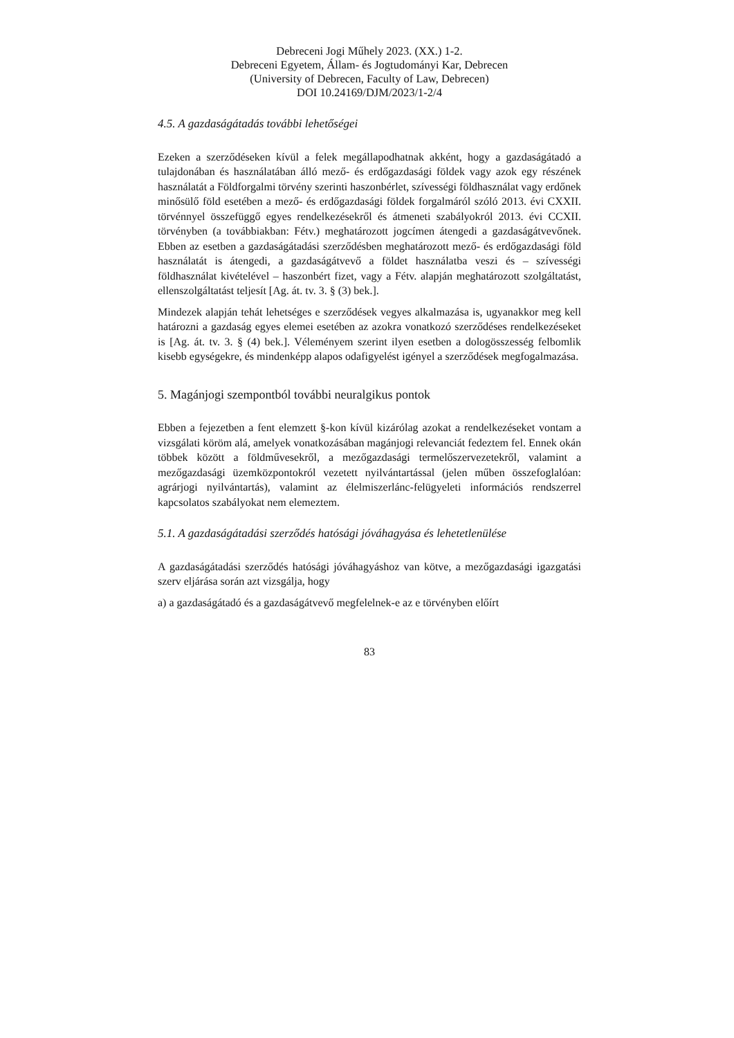Debreceni Jogi Műhely 2023. (XX.) 1-2.
Debreceni Egyetem, Állam- és Jogtudományi Kar, Debrecen
(University of Debrecen, Faculty of Law, Debrecen)
DOI 10.24169/DJM/2023/1-2/4
4.5. A gazdaságátadás további lehetőségei
Ezeken a szerződéseken kívül a felek megállapodhatnak akként, hogy a gazdaságátadó a tulajdonában és használatában álló mező- és erdőgazdasági földek vagy azok egy részének használatát a Földforgalmi törvény szerinti haszonbérlet, szívességi földhasználat vagy erdőnek minősülő föld esetében a mező- és erdőgazdasági földek forgalmáról szóló 2013. évi CXXII. törvénnyel összefüggő egyes rendelkezésekről és átmeneti szabályokról 2013. évi CCXII. törvényben (a továbbiakban: Fétv.) meghatározott jogcímen átengedi a gazdaságátvevőnek. Ebben az esetben a gazdaságátadási szerződésben meghatározott mező- és erdőgazdasági föld használatát is átengedi, a gazdaságátvevő a földet használatba veszi és – szívességi földhasználat kivételével – haszonbért fizet, vagy a Fétv. alapján meghatározott szolgáltatást, ellenszolgáltatást teljesít [Ag. át. tv. 3. § (3) bek.].
Mindezek alapján tehát lehetséges e szerződések vegyes alkalmazása is, ugyanakkor meg kell határozni a gazdaság egyes elemei esetében az azokra vonatkozó szerződéses rendelkezéseket is [Ag. át. tv. 3. § (4) bek.]. Véleményem szerint ilyen esetben a dologösszesség felbomlik kisebb egységekre, és mindenképp alapos odafigyelést igényel a szerződések megfogalmazása.
5. Magánjogi szempontból további neuralgikus pontok
Ebben a fejezetben a fent elemzett §-kon kívül kizárólag azokat a rendelkezéseket vontam a vizsgálati köröm alá, amelyek vonatkozásában magánjogi relevanciát fedeztem fel. Ennek okán többek között a földművesekről, a mezőgazdasági termelőszervezetekről, valamint a mezőgazdasági üzemközpontokról vezetett nyilvántartással (jelen műben összefoglalóan: agrárjogi nyilvántartás), valamint az élelmiszerlánc-felügyeleti információs rendszerrel kapcsolatos szabályokat nem elemeztem.
5.1. A gazdaságátadási szerződés hatósági jóváhagyása és lehetetlenülése
A gazdaságátadási szerződés hatósági jóváhagyáshoz van kötve, a mezőgazdasági igazgatási szerv eljárása során azt vizsgálja, hogy
a) a gazdaságátadó és a gazdaságátvevő megfelelnek-e az e törvényben előírt
83